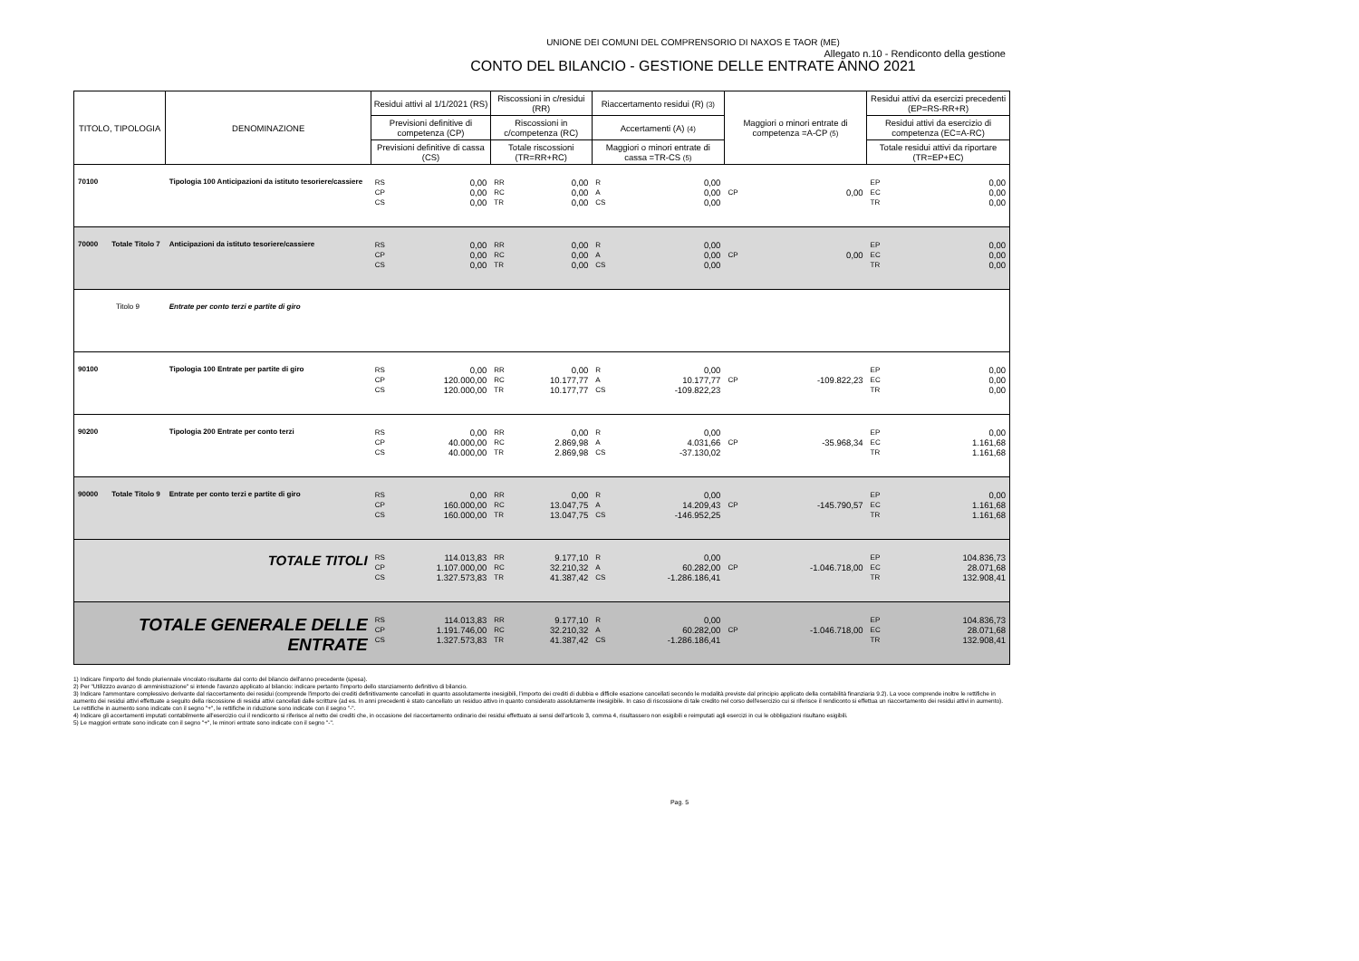UNIONE DEI COMUNI DEL COMPRENSORIO DI NAXOS E TAOR (ME)
Allegato n.10 - Rendiconto della gestione
CONTO DEL BILANCIO - GESTIONE DELLE ENTRATE ANNO 2021
| TITOLO, TIPOLOGIA | | DENOMINAZIONE | Residui attivi al 1/1/2021 (RS) | | Riscossioni in c/residui (RR) | | Riaccertamento residui (R) (3) | | Maggiori o minori entrate di competenza =A-CP (5) | | Residui attivi da esercizi precedenti (EP=RS-RR+R) | |
| --- | --- | --- | --- | --- | --- | --- | --- | --- | --- | --- | --- | --- |
| | | | Previsioni definitive di competenza (CP) | | Riscossioni in c/competenza (RC) | | Accertamenti (A) (4) | | | | Residui attivi da esercizio di competenza (EC=A-RC) | |
| | | | Previsioni definitive di cassa (CS) | | Totale riscossioni (TR=RR+RC) | | Maggiori o minori entrate di cassa =TR-CS (5) | | | | Totale residui attivi da riportare (TR=EP+EC) | |
| 70100 | | Tipologia 100 Anticipazioni da istituto tesoriere/cassiere | RS CP CS | 0,00 0,00 0,00 | RR RC TR | 0,00 0,00 0,00 | R A CS | 0,00 0,00 0,00 | CP | 0,00 | EP EC TR | 0,00 0,00 0,00 |
| 70000 | Totale Titolo 7 | Anticipazioni da istituto tesoriere/cassiere | RS CP CS | 0,00 0,00 0,00 | RR RC TR | 0,00 0,00 0,00 | R A CS | 0,00 0,00 0,00 | CP | 0,00 | EP EC TR | 0,00 0,00 0,00 |
| Titolo 9 | | Entrate per conto terzi e partite di giro | | | | | | | | | | |
| 90100 | | Tipologia 100 Entrate per partite di giro | RS CP CS | 0,00 120.000,00 120.000,00 | RR RC TR | 0,00 10.177,77 10.177,77 | R A CS | 0,00 10.177,77 -109.822,23 | CP | -109.822,23 | EP EC TR | 0,00 0,00 0,00 |
| 90200 | | Tipologia 200 Entrate per conto terzi | RS CP CS | 0,00 40.000,00 40.000,00 | RR RC TR | 0,00 2.869,98 2.869,98 | R A CS | 0,00 4.031,66 -37.130,02 | CP | -35.968,34 | EP EC TR | 0,00 1.161,68 1.161,68 |
| 90000 | Totale Titolo 9 | Entrate per conto terzi e partite di giro | RS CP CS | 0,00 160.000,00 160.000,00 | RR RC TR | 0,00 13.047,75 13.047,75 | R A CS | 0,00 14.209,43 -146.952,25 | CP | -145.790,57 | EP EC TR | 0,00 1.161,68 1.161,68 |
| TOTALE TITOLI | | | RS CP CS | 114.013,83 1.107.000,00 1.327.573,83 | RR RC TR | 9.177,10 32.210,32 41.387,42 | R A CS | 0,00 60.282,00 -1.286.186,41 | CP | -1.046.718,00 | EP EC TR | 104.836,73 28.071,68 132.908,41 |
| TOTALE GENERALE DELLE ENTRATE | | | RS CP CS | 114.013,83 1.191.746,00 1.327.573,83 | RR RC TR | 9.177,10 32.210,32 41.387,42 | R A CS | 0,00 60.282,00 -1.286.186,41 | CP | -1.046.718,00 | EP EC TR | 104.836,73 28.071,68 132.908,41 |
1) Indicare l'importo del fondo pluriennale vincolato risultante dal conto del bilancio dell'anno precedente (spesa).
2) Per "Utilizzzo avanzo di amministrazione" si intende l'avanzo applicato al bilancio: indicare pertanto l'importo dello stanziamento definitivo di bilancio.
3) Indicare l'ammontare complessivo derivante dal riaccertamento dei residui (comprende l'importo dei crediti definitivamente cancellati in quanto assolutamente inesigibili, l'importo dei crediti di dubbia e difficile esazione cancellati secondo le modalità previste dal principio applicato della contabilità finanziaria 9.2). La voce comprende inoltre le rettifiche in aumento dei residui attivi effettuate a seguito della riscossione di residui attivi cancellati dalle scritture (ad es. In anni precedenti è stato cancellato un residuo attivo in quanto considerato assolutamente inesigibile. In caso di riscossione di tale credito nel corso dell'esercizio cui si riferisce il rendiconto si effettua un riaccertamento dei residui attivi in aumento). Le rettifiche in aumento sono indicate con il segno "+", le rettifiche in riduzione sono indicate con il segno "-".
4) Indicare gli accertamenti imputati contabilmente all'esercizio cui il rendiconto si riferisce al netto dei crediti che, in occasione del riaccertamento ordinario dei residui effettuato ai sensi dell'articolo 3, comma 4, risultassero non esigibili e reimputati agli esercizi in cui le obbligazioni risultano esigibili.
5) Le maggiori entrate sono indicate con il segno "+", le minori entrate sono indicate con il segno "-".
Pag. 5